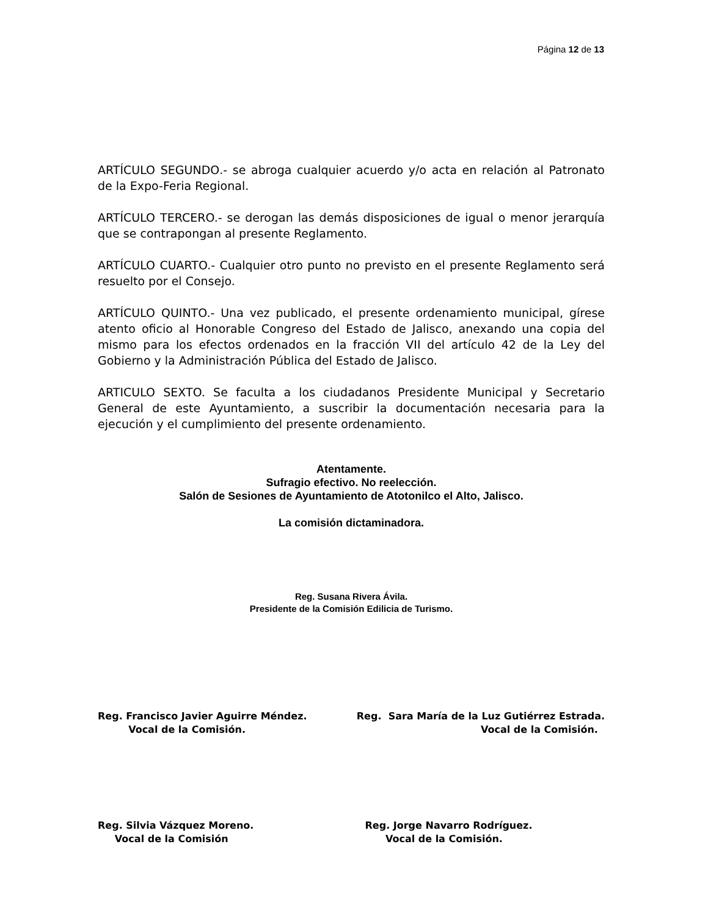Página 12 de 13
ARTÍCULO SEGUNDO.- se abroga cualquier acuerdo y/o acta en relación al Patronato de la Expo-Feria Regional.
ARTÍCULO TERCERO.- se derogan las demás disposiciones de igual o menor jerarquía que se contrapongan al presente Reglamento.
ARTÍCULO CUARTO.- Cualquier otro punto no previsto en el presente Reglamento será resuelto por el Consejo.
ARTÍCULO QUINTO.- Una vez publicado, el presente ordenamiento municipal, gírese atento oficio al Honorable Congreso del Estado de Jalisco, anexando una copia del mismo para los efectos ordenados en la fracción VII del artículo 42 de la Ley del Gobierno y la Administración Pública del Estado de Jalisco.
ARTICULO SEXTO. Se faculta a los ciudadanos Presidente Municipal y Secretario General de este Ayuntamiento, a suscribir la documentación necesaria para la ejecución y el cumplimiento del presente ordenamiento.
Atentamente.
Sufragio efectivo. No reelección.
Salón de Sesiones de Ayuntamiento de Atotonilco el Alto, Jalisco.
La comisión dictaminadora.
Reg. Susana Rivera Ávila.
Presidente de la Comisión Edilicia de Turismo.
Reg. Francisco Javier Aguirre Méndez.
Vocal de la Comisión.
Reg. Sara María de la Luz Gutiérrez Estrada.
Vocal de la Comisión.
Reg. Silvia Vázquez Moreno.
Vocal de la Comisión
Reg. Jorge Navarro Rodríguez.
Vocal de la Comisión.